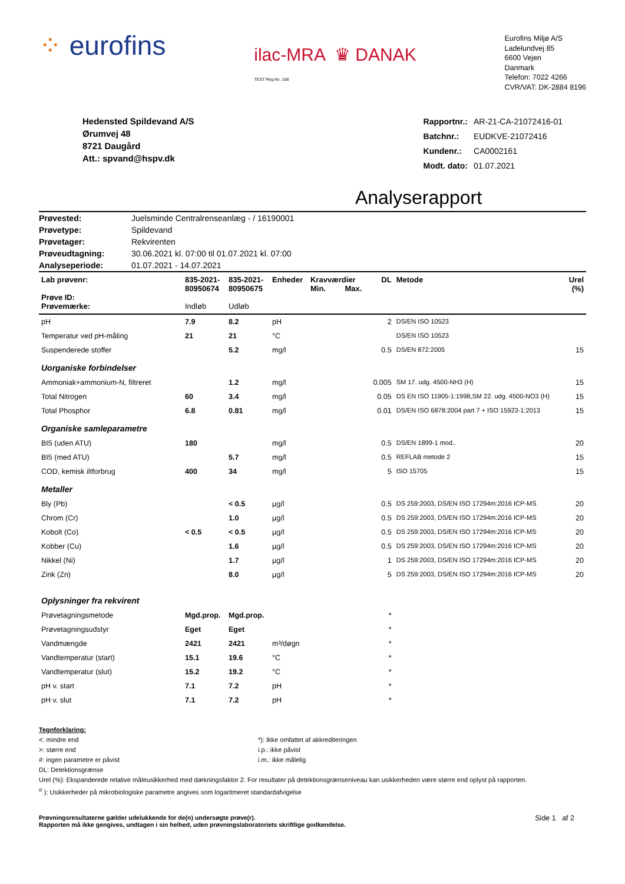⁘ eurofins
ilac-MRA ♛ DANAK
TEST Reg.No. 168
Eurofins Miljø A/S
Ladelundvej 85
6600 Vejen
Danmark
Telefon: 7022 4266
CVR/VAT: DK-2884 8196
Hedensted Spildevand A/S
Ørumvej 48
8721 Daugård
Att.: spvand@hspv.dk
| Rapportnr.: | AR-21-CA-21072416-01 |
| Batchnr.: | EUDKVE-21072416 |
| Kundenr.: | CA0002161 |
| Modt. dato: | 01.07.2021 |
Analyserapport
| Prøvested: | Juelsminde Centralrenseanlæg - / 16190001 |
| Prøvetype: | Spildevand |
| Prøvetager: | Rekvirenten |
| Prøveudtagning: | 30.06.2021 kl. 07:00 til 01.07.2021 kl. 07:00 |
| Analyseperiode: | 01.07.2021 - 14.07.2021 |
| Lab prøvenr: Prøve ID: Prøvemærke: | 835-2021- 80950674 Indløb | 835-2021- 80950675 Udløb | Enheder | Kravværdier Min. Max. | DL | Metode | Urel (%) |
| --- | --- | --- | --- | --- | --- | --- | --- |
| pH | 7.9 | 8.2 | pH | | 2 | DS/EN ISO 10523 | |
| Temperatur ved pH-måling | 21 | 21 | °C | | | DS/EN ISO 10523 | |
| Suspenderede stoffer | | 5.2 | mg/l | | 0.5 | DS/EN 872:2005 | 15 |
| Uorganiske forbindelser | | | | | | | |
| Ammoniak+ammonium-N, filtreret | | 1.2 | mg/l | | 0.005 | SM 17. udg. 4500-NH3 (H) | 15 |
| Total Nitrogen | 60 | 3.4 | mg/l | | 0.05 | DS EN ISO 11905-1:1998,SM 22. udg. 4500-NO3 (H) | 15 |
| Total Phosphor | 6.8 | 0.81 | mg/l | | 0.01 | DS/EN ISO 6878:2004 part 7 + ISO 15923-1:2013 | 15 |
| Organiske samleparametre | | | | | | | |
| BI5 (uden ATU) | 180 | | mg/l | | 0.5 | DS/EN 1899-1 mod.. | 20 |
| BI5 (med ATU) | | 5.7 | mg/l | | 0.5 | REFLAB metode 2 | 15 |
| COD, kemisk iltforbrug | 400 | 34 | mg/l | | 5 | ISO 15705 | 15 |
| Metaller | | | | | | | |
| Bly (Pb) | | < 0.5 | µg/l | | 0.5 | DS 259:2003, DS/EN ISO 17294m:2016 ICP-MS | 20 |
| Chrom (Cr) | | 1.0 | µg/l | | 0.5 | DS 259:2003, DS/EN ISO 17294m:2016 ICP-MS | 20 |
| Kobolt (Co) | < 0.5 | < 0.5 | µg/l | | 0.5 | DS 259:2003, DS/EN ISO 17294m:2016 ICP-MS | 20 |
| Kobber (Cu) | | 1.6 | µg/l | | 0.5 | DS 259:2003, DS/EN ISO 17294m:2016 ICP-MS | 20 |
| Nikkel (Ni) | | 1.7 | µg/l | | 1 | DS 259:2003, DS/EN ISO 17294m:2016 ICP-MS | 20 |
| Zink (Zn) | | 8.0 | µg/l | | 5 | DS 259:2003, DS/EN ISO 17294m:2016 ICP-MS | 20 |
| Oplysninger fra rekvirent | | | | | | | |
| Prøvetagningsmetode | Mgd.prop. | Mgd.prop. | | | * | | |
| Prøvetagningsudstyr | Eget | Eget | | | * | | |
| Vandmængde | 2421 | 2421 | m³/døgn | | * | | |
| Vandtemperatur (start) | 15.1 | 19.6 | °C | | * | | |
| Vandtemperatur (slut) | 15.2 | 19.2 | °C | | * | | |
| pH v. start | 7.1 | 7.2 | pH | | * | | |
| pH v. slut | 7.1 | 7.2 | pH | | * | | |
Tegnforklaring:
<: mindre end
>: større end
#: ingen parametre er påvist
DL: Detektionsgrænse
*): Ikke omfattet af akkrediteringen
i.p.: ikke påvist
i.m.: ikke målelig
Urel (%): Ekspanderede relative måleusikkerhed med dækningsfaktor 2. For resultater på detektionsgrænseniveau kan usikkerheden være større end oplyst på rapporten.
<sup>σ</sup> ): Usikkerheder på mikrobiologiske parametre angives som logaritmeret standardafvigelse
Prøvningsresultaterne gælder udelukkende for de(n) undersøgte prøve(r).
Rapporten må ikke gengives, undtagen i sin helhed, uden prøvningslaboratoriets skriftlige godkendelse.
Side 1 af 2